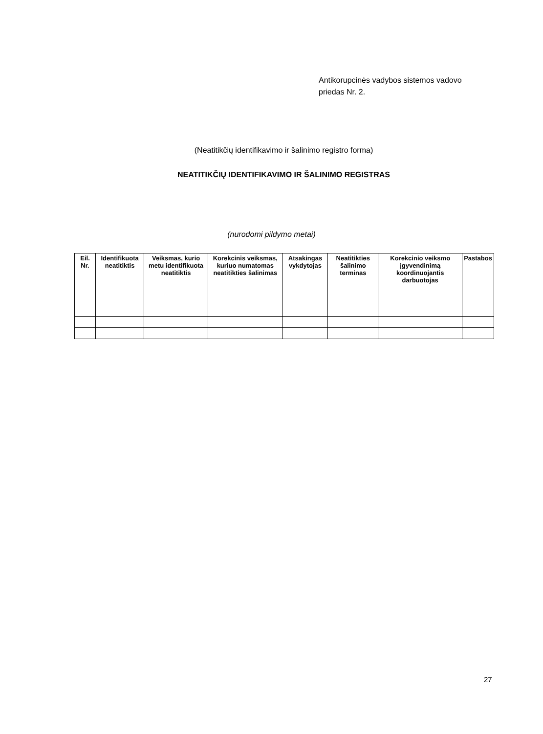Antikorupcinės vadybos sistemos vadovo
priedas Nr. 2.
(Neatitikčių identifikavimo ir šalinimo registro forma)
NEATITIKČIŲ IDENTIFIKAVIMO IR ŠALINIMO REGISTRAS
(nurodomi pildymo metai)
| Eil. Nr. | Identifikuota neatitiktis | Veiksmas, kurio metu identifikuota neatitiktis | Korekcinis veiksmas, kuriuo numatomas neatitikties šalinimas | Atsakingas vykdytojas | Neatitikties šalinimo terminas | Korekcinio veiksmo įgyvendinimą koordinuojantis darbuotojas | Pastabos |
| --- | --- | --- | --- | --- | --- | --- | --- |
27